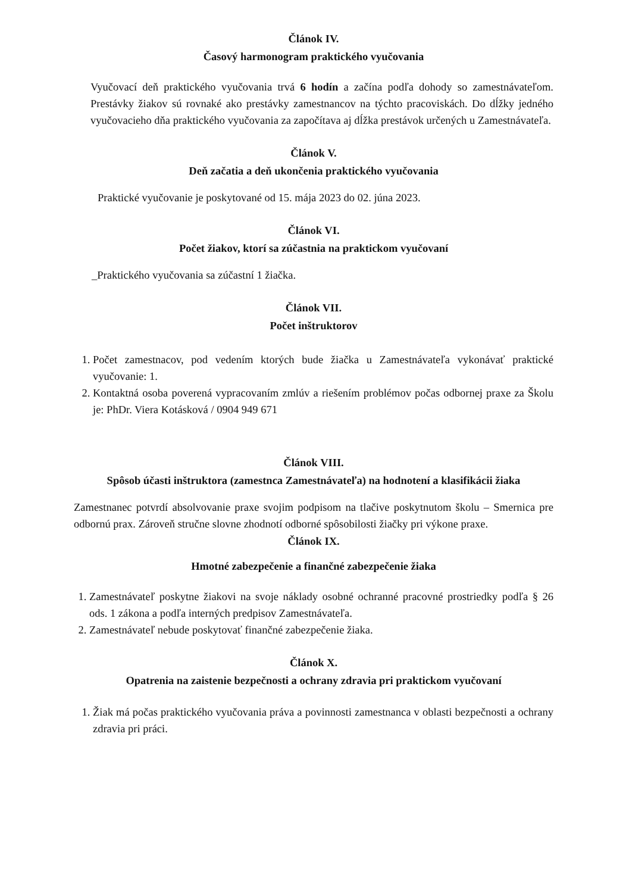Článok IV.
Časový harmonogram praktického vyučovania
Vyučovací deň praktického vyučovania trvá 6 hodín a začína podľa dohody so zamestnávateľom. Prestávky žiakov sú rovnaké ako prestávky zamestnancov na týchto pracoviskách. Do dĺžky jedného vyučovacieho dňa praktického vyučovania za započítava aj dĺžka prestávok určených u Zamestnávateľa.
Článok V.
Deň začatia a deň ukončenia praktického vyučovania
Praktické vyučovanie je poskytované od 15. mája 2023 do 02. júna 2023.
Článok VI.
Počet žiakov, ktorí sa zúčastnia na praktickom vyučovaní
_Praktického vyučovania sa zúčastní 1 žiačka.
Článok VII.
Počet inštruktorov
1. Počet zamestnacov, pod vedením ktorých bude žiačka u Zamestnávateľa vykonávať praktické vyučovanie: 1.
2. Kontaktná osoba poverená vypracovaním zmlúv a riešením problémov počas odbornej praxe za Školu je: PhDr. Viera Kotásková / 0904 949 671
Článok VIII.
Spôsob účasti inštruktora (zamestnca Zamestnávateľa) na hodnotení a klasifikácii žiaka
Zamestnanec potvrdí absolvovanie praxe svojim podpisom na tlačive poskytnutom školu – Smernica pre odbornú prax. Zároveň stručne slovne zhodnotí odborné spôsobilosti žiačky pri výkone praxe.
Článok IX.
Hmotné zabezpečenie a finančné zabezpečenie žiaka
1. Zamestnávateľ poskytne žiakovi na svoje náklady osobné ochranné pracovné prostriedky podľa § 26 ods. 1 zákona a podľa interných predpisov Zamestnávateľa.
2. Zamestnávateľ nebude poskytovať finančné zabezpečenie žiaka.
Článok X.
Opatrenia na zaistenie bezpečnosti a ochrany zdravia pri praktickom vyučovaní
1. Žiak má počas praktického vyučovania práva a povinnosti zamestnanca v oblasti bezpečnosti a ochrany zdravia pri práci.